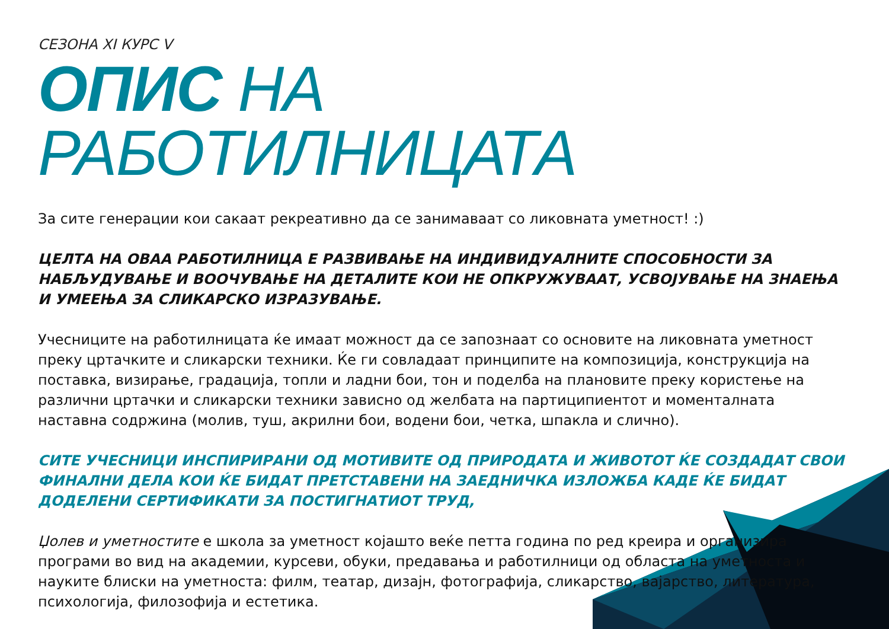СЕЗОНА XI КУРС V
ОПИС НА РАБОТИЛНИЦАТА
За сите генерации кои сакаат рекреативно да се занимаваат со ликовната уметност! :)
ЦЕЛТА НА ОВАА РАБОТИЛНИЦА Е РАЗВИВАЊЕ НА ИНДИВИДУАЛНИТЕ СПОСОБНОСТИ ЗА НАБЉУДУВАЊЕ И ВООЧУВАЊЕ НА ДЕТАЛИТЕ КОИ НЕ ОПКРУЖУВААТ, УСВОЈУВАЊЕ НА ЗНАЕЊА И УМЕЕЊА ЗА СЛИКАРСКО ИЗРАЗУВАЊЕ.
Учесниците на работилницата ќе имаат можност да се запознаат со основите на ликовната уметност преку цртачките и сликарски техники. Ќе ги совладаат принципите на композиција, конструкција на поставка, визирање, градација, топли и ладни бои, тон и поделба на плановите преку користење на различни цртачки и сликарски техники зависно од желбата на партиципиентот и моменталната наставна содржина (молив, туш, акрилни бои, водени бои, четка, шпакла и слично).
СИТЕ УЧЕСНИЦИ ИНСПИРИРАНИ ОД МОТИВИТЕ ОД ПРИРОДАТА И ЖИВОТОТ ЌЕ СОЗДАДАТ СВОИ ФИНАЛНИ ДЕЛА КОИ ЌЕ БИДАТ ПРЕТСТАВЕНИ НА ЗАЕДНИЧКА ИЗЛОЖБА КАДЕ ЌЕ БИДАТ ДОДЕЛЕНИ СЕРТИФИКАТИ ЗА ПОСТИГНАТИОТ ТРУД,
Џолев и уметностите е школа за уметност којашто веќе петта година по ред креира и организира програми во вид на академии, курсеви, обуки, предавања и работилници од областа на уметноста и науките блиски на уметноста: филм, театар, дизајн, фотографија, сликарство, вајарство, литература, психологија, филозофија и естетика.